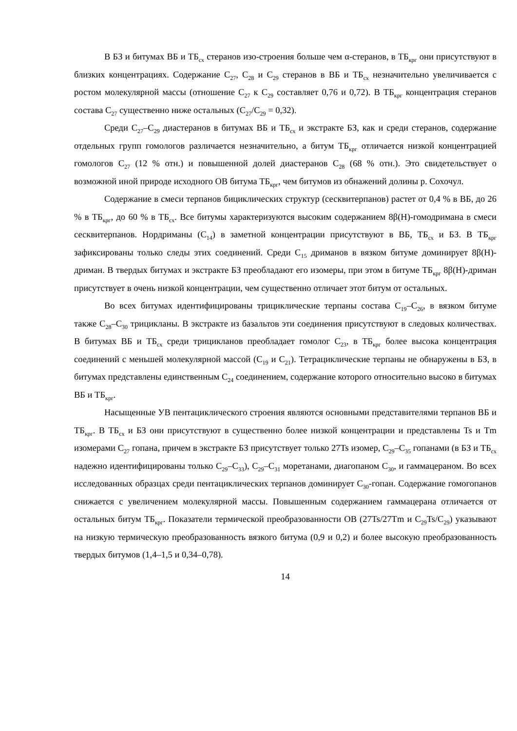В БЗ и битумах ВБ и ТБ<sub>сх</sub> стеранов изо-строения больше чем α-стеранов, в ТБ<sub>крг</sub> они присутствуют в близких концентрациях. Содержание С<sub>27</sub>, С<sub>28</sub> и С<sub>29</sub> стеранов в ВБ и ТБ<sub>сх</sub> незначительно увеличивается с ростом молекулярной массы (отношение С<sub>27</sub> к С<sub>29</sub> составляет 0,76 и 0,72). В ТБ<sub>крг</sub> концентрация стеранов состава С<sub>27</sub> существенно ниже остальных (С<sub>27</sub>/С<sub>29</sub> = 0,32).
Среди С<sub>27</sub>–С<sub>29</sub> диастеранов в битумах ВБ и ТБ<sub>сх</sub> и экстракте БЗ, как и среди стеранов, содержание отдельных групп гомологов различается незначительно, а битум ТБ<sub>крг</sub> отличается низкой концентрацией гомологов С<sub>27</sub> (12 % отн.) и повышенной долей диастеранов С<sub>28</sub> (68 % отн.). Это свидетельствует о возможной иной природе исходного ОВ битума ТБ<sub>крг</sub>, чем битумов из обнажений долины р. Сохочул.
Содержание в смеси терпанов бициклических структур (сесквитерпанов) растет от 0,4 % в ВБ, до 26 % в ТБ<sub>крг</sub>, до 60 % в ТБ<sub>сх</sub>. Все битумы характеризуются высоким содержанием 8β(Н)-гомодримана в смеси сесквитерпанов. Нордриманы (С<sub>14</sub>) в заметной концентрации присутствуют в ВБ, ТБ<sub>сх</sub> и БЗ. В ТБ<sub>крг</sub> зафиксированы только следы этих соединений. Среди С<sub>15</sub> дриманов в вязком битуме доминирует 8β(Н)-дриман. В твердых битумах и экстракте БЗ преобладают его изомеры, при этом в битуме ТБ<sub>крг</sub> 8β(Н)-дриман присутствует в очень низкой концентрации, чем существенно отличает этот битум от остальных.
Во всех битумах идентифицированы трициклические терпаны состава С<sub>19</sub>–С<sub>26</sub>, в вязком битуме также С<sub>28</sub>–С<sub>30</sub> трицикланы. В экстракте из базальтов эти соединения присутствуют в следовых количествах. В битумах ВБ и ТБ<sub>сх</sub> среди трицикланов преобладает гомолог С<sub>23</sub>, в ТБ<sub>крг</sub> более высока концентрация соединений с меньшей молекулярной массой (С<sub>19</sub> и С<sub>21</sub>). Тетрациклические терпаны не обнаружены в БЗ, в битумах представлены единственным С<sub>24</sub> соединением, содержание которого относительно высоко в битумах ВБ и ТБ<sub>крг</sub>.
Насыщенные УВ пентациклического строения являются основными представителями терпанов ВБ и ТБ<sub>крг</sub>. В ТБ<sub>сх</sub> и БЗ они присутствуют в существенно более низкой концентрации и представлены Ts и Tm изомерами С<sub>27</sub> гопана, причем в экстракте БЗ присутствует только 27Ts изомер, С<sub>29</sub>–С<sub>35</sub> гопанами (в БЗ и ТБ<sub>сх</sub> надежно идентифицированы только С<sub>29</sub>–С<sub>33</sub>), С<sub>29</sub>–С<sub>31</sub> моретанами, диагопаном С<sub>30</sub>, и гаммацераном. Во всех исследованных образцах среди пентациклических терпанов доминирует С<sub>30</sub>-гопан. Содержание гомогопанов снижается с увеличением молекулярной массы. Повышенным содержанием гаммацерана отличается от остальных битум ТБ<sub>крг</sub>. Показатели термической преобразованности ОВ (27Ts/27Tm и С<sub>29</sub>Ts/С<sub>29</sub>) указывают на низкую термическую преобразованность вязкого битума (0,9 и 0,2) и более высокую преобразованность твердых битумов (1,4–1,5 и 0,34–0,78).
14